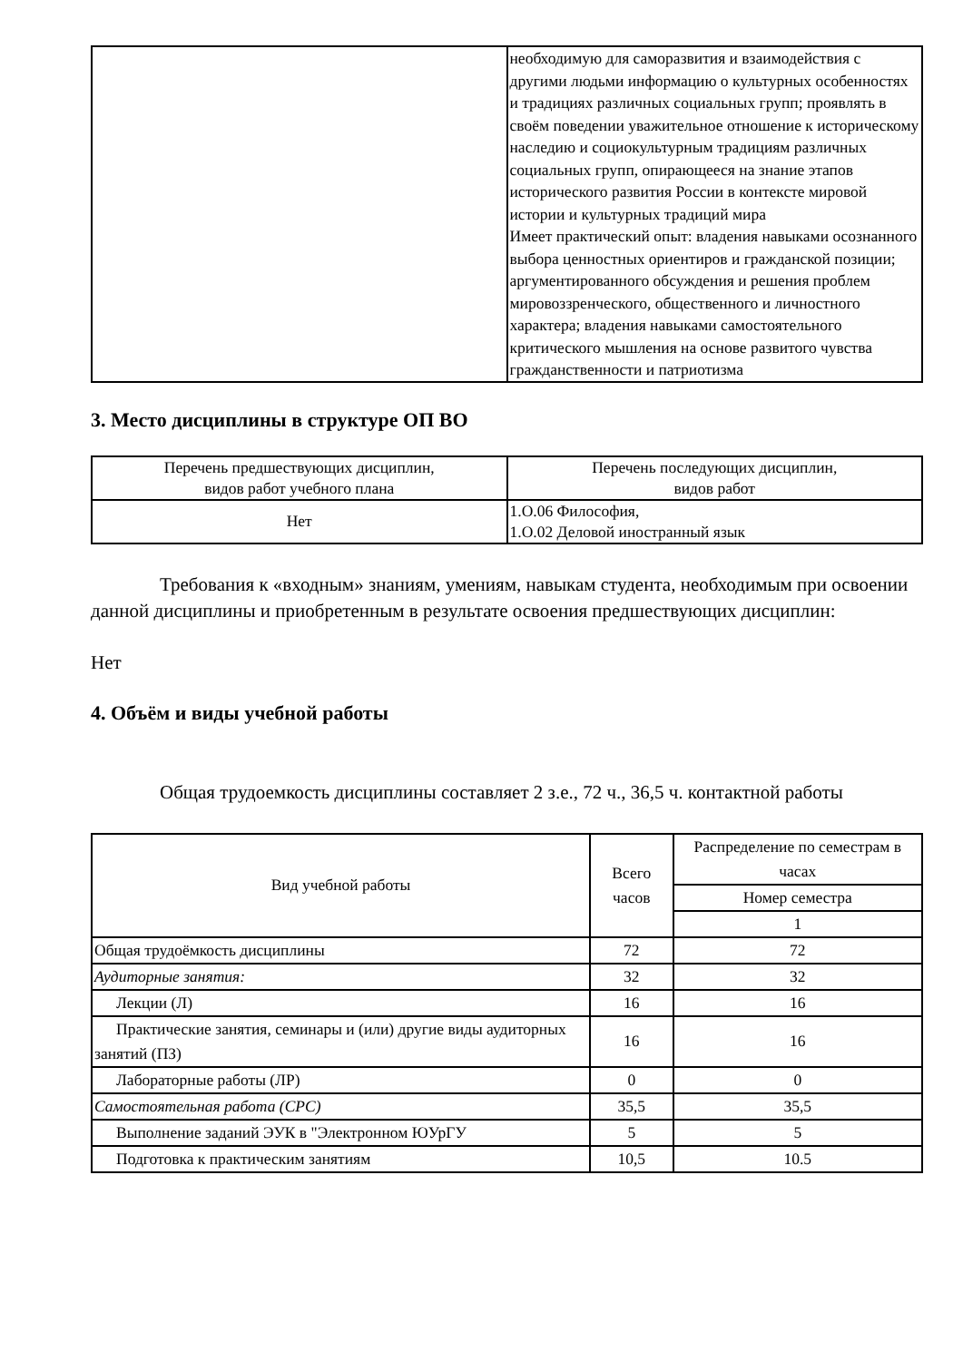| | необходимую для саморазвития и взаимодействия с другими людьми информацию о культурных особенностях и традициях различных социальных групп; проявлять в своём поведении уважительное отношение к историческому наследию и социокультурным традициям различных социальных групп, опирающееся на знание этапов исторического развития России в контексте мировой истории и культурных традиций мира Имеет практический опыт: владения навыками осознанного выбора ценностных ориентиров и гражданской позиции; аргументированного обсуждения и решения проблем мировоззренческого, общественного и личностного характера; владения навыками самостоятельного критического мышления на основе развитого чувства гражданственности и патриотизма |
3. Место дисциплины в структуре ОП ВО
| Перечень предшествующих дисциплин, видов работ учебного плана | Перечень последующих дисциплин, видов работ |
| Нет | 1.О.06 Философия, 1.О.02 Деловой иностранный язык |
Требования к «входным» знаниям, умениям, навыкам студента, необходимым при освоении данной дисциплины и приобретенным в результате освоения предшествующих дисциплин:
Нет
4. Объём и виды учебной работы
Общая трудоемкость дисциплины составляет 2 з.е., 72 ч., 36,5 ч. контактной работы
| Вид учебной работы | Всего часов | Распределение по семестрам в часах |
| --- | --- | --- |
| | | Номер семестра |
| | | 1 |
| Общая трудоёмкость дисциплины | 72 | 72 |
| Аудиторные занятия: | 32 | 32 |
| Лекции (Л) | 16 | 16 |
| Практические занятия, семинары и (или) другие виды аудиторных занятий (ПЗ) | 16 | 16 |
| Лабораторные работы (ЛР) | 0 | 0 |
| Самостоятельная работа (СРС) | 35,5 | 35,5 |
| Выполнение заданий ЭУК в "Электронном ЮУрГУ | 5 | 5 |
| Подготовка к практическим занятиям | 10,5 | 10.5 |